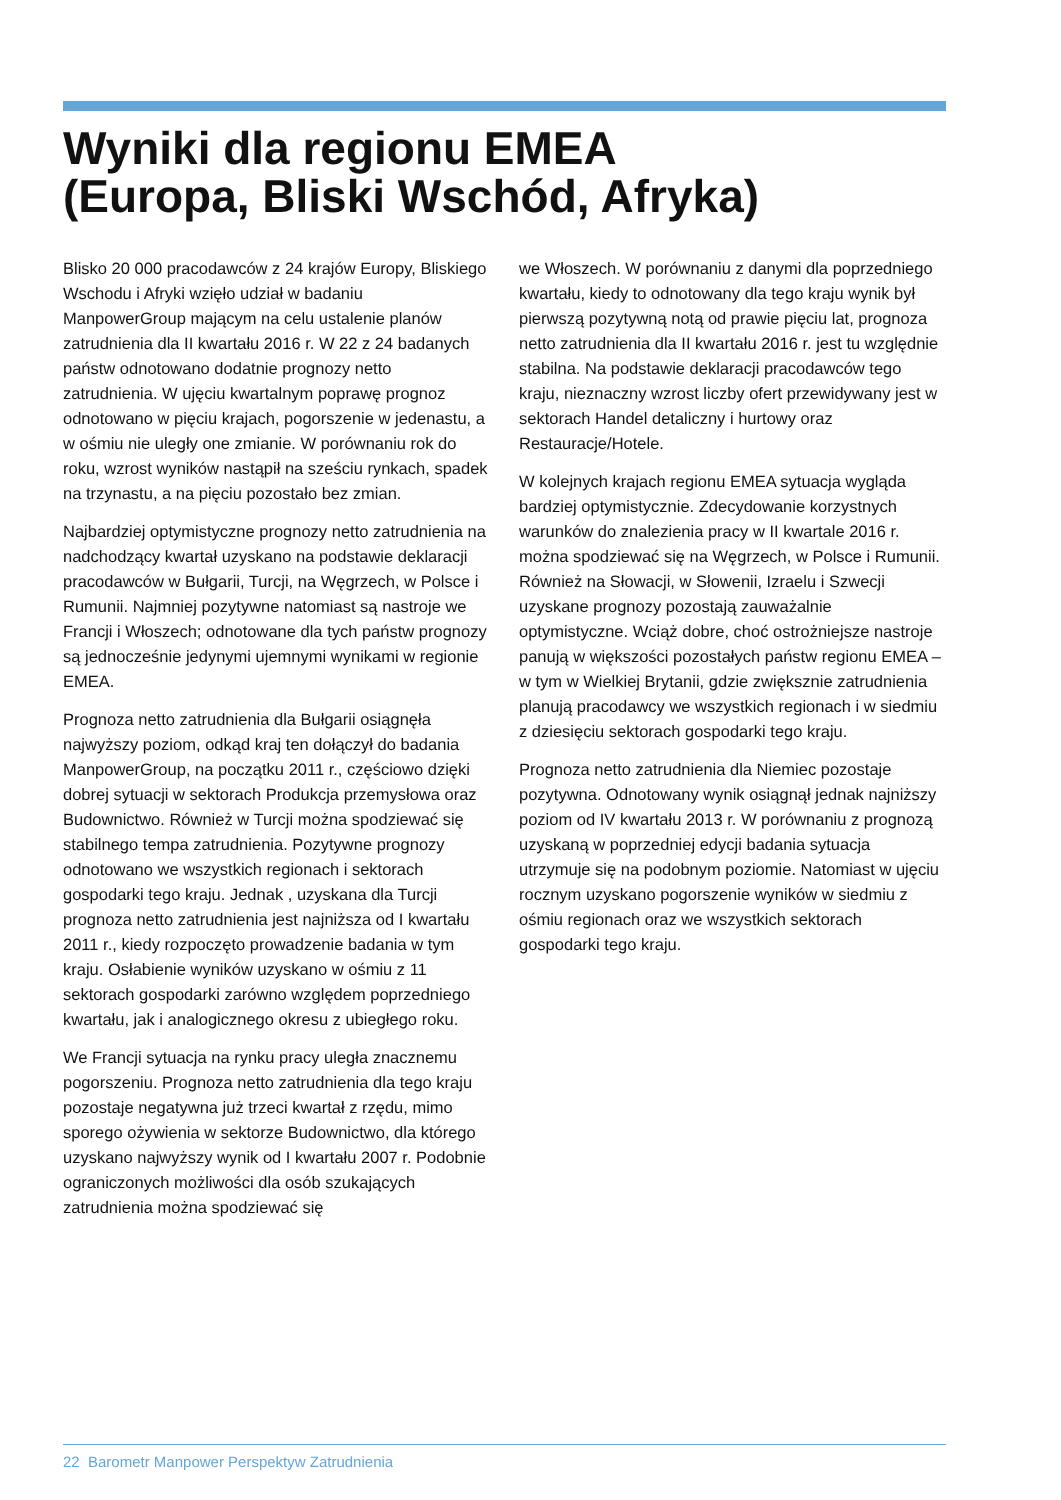Wyniki dla regionu EMEA
(Europa, Bliski Wschód, Afryka)
Blisko 20 000 pracodawców z 24 krajów Europy, Bliskiego Wschodu i Afryki wzięło udział w badaniu ManpowerGroup mającym na celu ustalenie planów zatrudnienia dla II kwartału 2016 r. W 22 z 24 badanych państw odnotowano dodatnie prognozy netto zatrudnienia. W ujęciu kwartalnym poprawę prognoz odnotowano w pięciu krajach, pogorszenie w jedenastu, a w ośmiu nie uległy one zmianie. W porównaniu rok do roku, wzrost wyników nastąpił na sześciu rynkach, spadek na trzynastu, a na pięciu pozostało bez zmian.
Najbardziej optymistyczne prognozy netto zatrudnienia na nadchodzący kwartał uzyskano na podstawie deklaracji pracodawców w Bułgarii, Turcji, na Węgrzech, w Polsce i Rumunii. Najmniej pozytywne natomiast są nastroje we Francji i Włoszech; odnotowane dla tych państw prognozy są jednocześnie jedynymi ujemnymi wynikami w regionie EMEA.
Prognoza netto zatrudnienia dla Bułgarii osiągnęła najwyższy poziom, odkąd kraj ten dołączył do badania ManpowerGroup, na początku 2011 r., częściowo dzięki dobrej sytuacji w sektorach Produkcja przemysłowa oraz Budownictwo. Również w Turcji można spodziewać się stabilnego tempa zatrudnienia. Pozytywne prognozy odnotowano we wszystkich regionach i sektorach gospodarki tego kraju. Jednak , uzyskana dla Turcji prognoza netto zatrudnienia jest najniższa od I kwartału 2011 r., kiedy rozpoczęto prowadzenie badania w tym kraju. Osłabienie wyników uzyskano w ośmiu z 11 sektorach gospodarki zarówno względem poprzedniego kwartału, jak i analogicznego okresu z ubiegłego roku.
We Francji sytuacja na rynku pracy uległa znacznemu pogorszeniu. Prognoza netto zatrudnienia dla tego kraju pozostaje negatywna już trzeci kwartał z rzędu, mimo sporego ożywienia w sektorze Budownictwo, dla którego uzyskano najwyższy wynik od I kwartału 2007 r. Podobnie ograniczonych możliwości dla osób szukających zatrudnienia można spodziewać się
we Włoszech. W porównaniu z danymi dla poprzedniego kwartału, kiedy to odnotowany dla tego kraju wynik był pierwszą pozytywną notą od prawie pięciu lat, prognoza netto zatrudnienia dla II kwartału 2016 r. jest tu względnie stabilna. Na podstawie deklaracji pracodawców tego kraju, nieznaczny wzrost liczby ofert przewidywany jest w sektorach Handel detaliczny i hurtowy oraz Restauracje/Hotele.
W kolejnych krajach regionu EMEA sytuacja wygląda bardziej optymistycznie. Zdecydowanie korzystnych warunków do znalezienia pracy w II kwartale 2016 r. można spodziewać się na Węgrzech, w Polsce i Rumunii. Również na Słowacji, w Słowenii, Izraelu i Szwecji uzyskane prognozy pozostają zauważalnie optymistyczne. Wciąż dobre, choć ostrożniejsze nastroje panują w większości pozostałych państw regionu EMEA – w tym w Wielkiej Brytanii, gdzie zwiększnie zatrudnienia planują pracodawcy we wszystkich regionach i w siedmiu z dziesięciu sektorach gospodarki tego kraju.
Prognoza netto zatrudnienia dla Niemiec pozostaje pozytywna. Odnotowany wynik osiągnął jednak najniższy poziom od IV kwartału 2013 r. W porównaniu z prognozą uzyskaną w poprzedniej edycji badania sytuacja utrzymuje się na podobnym poziomie. Natomiast w ujęciu rocznym uzyskano pogorszenie wyników w siedmiu z ośmiu regionach oraz we wszystkich sektorach gospodarki tego kraju.
22 Barometr Manpower Perspektyw Zatrudnienia